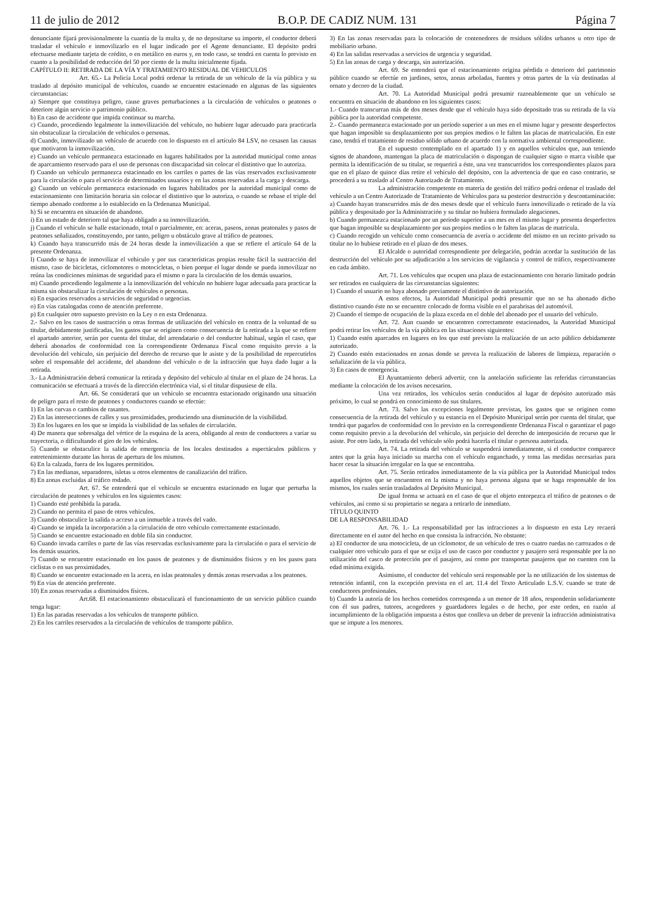11 de julio de 2012 B.O.P. DE CADIZ NUM. 131 Página 7
denunciante fijará provisionalmente la cuantía de la multa y, de no depositarse su importe, el conductor deberá trasladar el vehículo e inmovilizarlo en el lugar indicado por el Agente denunciante. El depósito podrá efectuarse mediante tarjeta de crédito, o en metálico en euros y, en todo caso, se tendrá en cuenta lo previsto en cuanto a la posibilidad de reducción del 50 por ciento de la multa inicialmente fijada.
CAPÍTULO II: RETIRADA DE LA VÍA Y TRATAMIENTO RESIDUAL DE VEHICULOS
Art. 65.- La Policía Local podrá ordenar la retirada de un vehículo de la vía pública y su traslado al depósito municipal de vehículos, cuando se encuentre estacionado en algunas de las siguientes circunstancias:
a) Siempre que constituya peligro, cause graves perturbaciones a la circulación de vehículos o peatones o deteriore algún servicio o patrimonio público.
b) En caso de accidente que impida continuar su marcha.
c) Cuando, procediendo legalmente la inmovilización del vehículo, no hubiere lugar adecuado para practicarla sin obstaculizar la circulación de vehículos o personas.
d) Cuando, inmovilizado un vehículo de acuerdo con lo dispuesto en el artículo 84 LSV, no cesasen las causas que motivaron la inmovilización.
e) Cuando un vehículo permanezca estacionado en lugares habilitados por la autoridad municipal como zonas de aparcamiento reservado para el uso de personas con discapacidad sin colocar el distintivo que lo autoriza.
f) Cuando un vehículo permanezca estacionado en los carriles o partes de las vías reservados exclusivamente para la circulación o para el servicio de determinados usuarios y en las zonas reservadas a la carga y descarga.
g) Cuando un vehículo permanezca estacionado en lugares habilitados por la autoridad municipal como de estacionamiento con limitación horaria sin colocar el distintivo que lo autoriza, o cuando se rebase el triple del tiempo abonado conforme a lo establecido en la Ordenanza Municipal.
h) Si se encuentra en situación de abandono.
i) En un estado de deterioro tal que haya obligado a su inmovilización.
j) Cuando el vehículo se halle estacionado, total o parcialmente, en: aceras, paseos, zonas peatonales y pasos de peatones señalizados, constituyendo, por tanto, peligro u obstáculo grave al tráfico de peatones.
k) Cuando haya transcurrido más de 24 horas desde la inmovilización a que se refiere el artículo 64 de la presente Ordenanza.
l) Cuando se haya de inmovilizar el vehículo y por sus características propias resulte fácil la sustracción del mismo, caso de bicicletas, ciclomotores o motocicletas, o bien porque el lugar donde se pueda inmovilizar no reúna las condiciones mínimas de seguridad para el mismo o para la circulación de los demás usuarios.
m) Cuando procediendo legalmente a la inmovilización del vehículo no hubiere lugar adecuada para practicar la misma sin obstaculizar la circulación de vehículos o personas.
n) En espacios reservados a servicios de seguridad o urgencias.
o) En vías catalogadas como de atención preferente.
p) En cualquier otro supuesto previsto en la Ley o en esta Ordenanza.
2.- Salvo en los casos de sustracción u otras formas de utilización del vehículo en contra de la voluntad de su titular, debidamente justificadas, los gastos que se originen como consecuencia de la retirada a la que se refiere el apartado anterior, serán por cuenta del titular, del arrendatario o del conductor habitual, según el caso, que deberá abonarlos de conformidad con la correspondiente Ordenanza Fiscal como requisito previo a la devolución del vehículo, sin perjuicio del derecho de recurso que le asiste y de la posibilidad de repercutirlos sobre el responsable del accidente, del abandono del vehículo o de la infracción que haya dado lugar a la retirada.
3.- La Administración deberá comunicar la retirada y depósito del vehículo al titular en el plazo de 24 horas. La comunicación se efectuará a través de la dirección electrónica vial, si el titular dispusiese de ella.
Art. 66. Se considerará que un vehículo se encuentra estacionado originando una situación de peligro para el resto de peatones y conductores cuando se efectúe:
1) En las curvas o cambios de rasantes.
2) En las intersecciones de calles y sus proximidades, produciendo una disminución de la visibilidad.
3) En los lugares en los que se impida la visibilidad de las señales de circulación.
4) De manera que sobresalga del vértice de la esquina de la acera, obligando al resto de conductores a variar su trayectoria, o dificultando el giro de los vehículos.
5) Cuando se obstaculice la salida de emergencia de los locales destinados a espectáculos públicos y entretenimiento durante las horas de apertura de los mismos.
6) En la calzada, fuera de los lugares permitidos.
7) En las medianas, separadores, isletas u otros elementos de canalización del tráfico.
8) En zonas excluidas al tráfico rodado.
Art. 67. Se entenderá que el vehículo se encuentra estacionado en lugar que perturba la circulación de peatones y vehículos en los siguientes casos:
1) Cuando esté prohibida la parada.
2) Cuando no permita el paso de otros vehículos.
3) Cuando obstaculice la salida o acceso a un inmueble a través del vado.
4) Cuando se impida la incorporación a la circulación de otro vehículo correctamente estacionado.
5) Cuando se encuentre estacionado en doble fila sin conductor.
6) Cuando invada carriles o parte de las vías reservadas exclusivamente para la circulación o para el servicio de los demás usuarios.
7) Cuando se encuentre estacionado en los pasos de peatones y de disminuidos físicos y en los pasos para ciclistas o en sus proximidades.
8) Cuando se encuentre estacionado en la acera, en islas peatonales y demás zonas reservadas a los peatones.
9) En vías de atención preferente.
10) En zonas reservadas a disminuidos físicos.
Art.68. El estacionamiento obstaculizará el funcionamiento de un servicio público cuando tenga lugar:
1) En las paradas reservadas a los vehículos de transporte público.
2) En los carriles reservados a la circulación de vehículos de transporte público.
3) En las zonas reservadas para la colocación de contenedores de residuos sólidos urbanos u otro tipo de mobiliario urbano.
4) En las salidas reservadas a servicios de urgencia y seguridad.
5) En las zonas de carga y descarga, sin autorización.
Art. 69. Se entenderá que el estacionamiento origina pérdida o deterioro del patrimonio público cuando se efectúe en jardines, setos, zonas arboladas, fuentes y otras partes de la vía destinadas al ornato y decoro de la ciudad.
Art. 70. La Autoridad Municipal podrá presumir razonablemente que un vehículo se encuentra en situación de abandono en los siguientes casos:
1.- Cuando transcurran más de dos meses desde que el vehículo haya sido depositado tras su retirada de la vía pública por la autoridad competente.
2.- Cuando permanezca estacionado por un período superior a un mes en el mismo lugar y presente desperfectos que hagan imposible su desplazamiento por sus propios medios o le falten las placas de matriculación. En este caso, tendrá el tratamiento de residuo sólido urbano de acuerdo con la normativa ambiental correspondiente.
En el supuesto contemplado en el apartado 1) y en aquellos vehículos que, aun teniendo signos de abandono, mantengan la placa de matriculación o dispongan de cualquier signo o marca visible que permita la identificación de su titular, se requerirá a éste, una vez transcurridos los correspondientes plazos para que en el plazo de quince días retire el vehículo del depósito, con la advertencia de que en caso contrario, se procederá a su traslado al Centro Autorizado de Tratamiento.
La administración competente en materia de gestión del tráfico podrá ordenar el traslado del vehículo a un Centro Autorizado de Tratamiento de Vehículos para su posterior destrucción y descontaminación:
a) Cuando hayan transcurridos más de dos meses desde que el vehículo fuera inmovilizado o retirado de la vía pública y despositado por la Administración y su titular no hubiera formulado alegaciones.
b) Cuando permanezca estacionado por un periodo superior a un mes en el mismo lugar y presenta desperfectos que hagan imposible su desplazamiento por sus propios medios o le falten las placas de matrícula.
c) Cuando recogido un vehículo como consecuencia de avería o accidente del mismo en un recinto privado su titular no lo hubiese retirado en el plazo de dos meses.
El Alcalde o autoridad correspondiente por delegación, podrán acordar la sustitución de las destrucción del vehículo por su adjudicación a los servicios de vigilancia y control de tráfico, respectivamente en cada ámbito.
Art. 71. Los vehículos que ocupen una plaza de estacionamiento con horario limitado podrán ser retirados en cualquiera de las circunstancias siguientes:
1) Cuando el usuario no haya abonado previamente el distintivo de autorización.
A estos efectos, la Autoridad Municipal podrá presumir que no se ha abonado dicho distintivo cuando éste no se encuentre colocado de forma visible en el parabrisas del automóvil.
2) Cuando el tiempo de ocupación de la plaza exceda en el doble del abonado por el usuario del vehículo.
Art. 72. Aun cuando se encuentren correctamente estacionados, la Autoridad Municipal podrá retirar los vehículos de la vía pública en las situaciones siguientes:
1) Cuando estén aparcados en lugares en los que esté previsto la realización de un acto público debidamente autorizado.
2) Cuando estén estacionados en zonas donde se prevea la realización de labores de limpieza, reparación o señalización de la vía pública.
3) En casos de emergencia.
El Ayuntamiento deberá advertir, con la antelación suficiente las referidas circunstancias mediante la colocación de los avisos necesarios.
Una vez retirados, los vehículos serán conducidos al lugar de depósito autorizado más próximo, lo cual se pondrá en conocimiento de sus titulares.
Art. 73. Salvo las excepciones legalmente previstas, los gastos que se originen como consecuencia de la retirada del vehículo y su estancia en el Depósito Municipal serán por cuenta del titular, que tendrá que pagarlos de conformidad con lo previsto en la correspondiente Ordenanza Fiscal o garantizar el pago como requisito previo a la devolución del vehículo, sin perjuicio del derecho de interposición de recurso que le asiste. Por otro lado, la retirada del vehículo sólo podrá hacerla el titular o persona autorizada.
Art. 74. La retirada del vehículo se suspenderá inmediatamente, si el conductor comparece antes que la grúa haya iniciado su marcha con el vehículo enganchado, y toma las medidas necesarias para hacer cesar la situación irregular en la que se encontraba.
Art. 75. Serán retirados inmediatamente de la vía pública por la Autoridad Municipal todos aquellos objetos que se encuentren en la misma y no haya persona alguna que se haga responsable de los mismos, los cuales serán trasladados al Depósito Municipal.
De igual forma se actuará en el caso de que el objeto entorpezca el tráfico de peatones o de vehículos, así como si su propietario se negara a retirarlo de inmediato.
TÍTULO QUINTO
DE LA RESPONSABILIDAD
Art. 76. 1.- La responsabilidad por las infracciones a lo dispuesto en esta Ley recaerá directamente en el autor del hecho en que consista la infracción. No obstante:
a) El conductor de una motocicleta, de un ciclomotor, de un vehículo de tres o cuatro ruedas no carrozados o de cualquier otro vehículo para el que se exija el uso de casco por conductor y pasajero será responsable por la no utilización del casco de protección por el pasajero, así como por transportar pasajeros que no cuenten con la edad mínima exigida.
Asimismo, el conductor del vehículo será responsable por la no utilización de los sistemas de retención infantil, con la excepción prevista en el art. 11.4 del Texto Articulado L.S.V. cuando se trate de conductores profesionales.
b) Cuando la autoría de los hechos cometidos corresponda a un menor de 18 años, responderán solidariamente con él sus padres, tutores, acogedores y guardadores legales o de hecho, por este orden, en razón al incumplimiento de la obligación impuesta a éstos que conlleva un deber de prevenir la infracción administrativa que se impute a los menores.